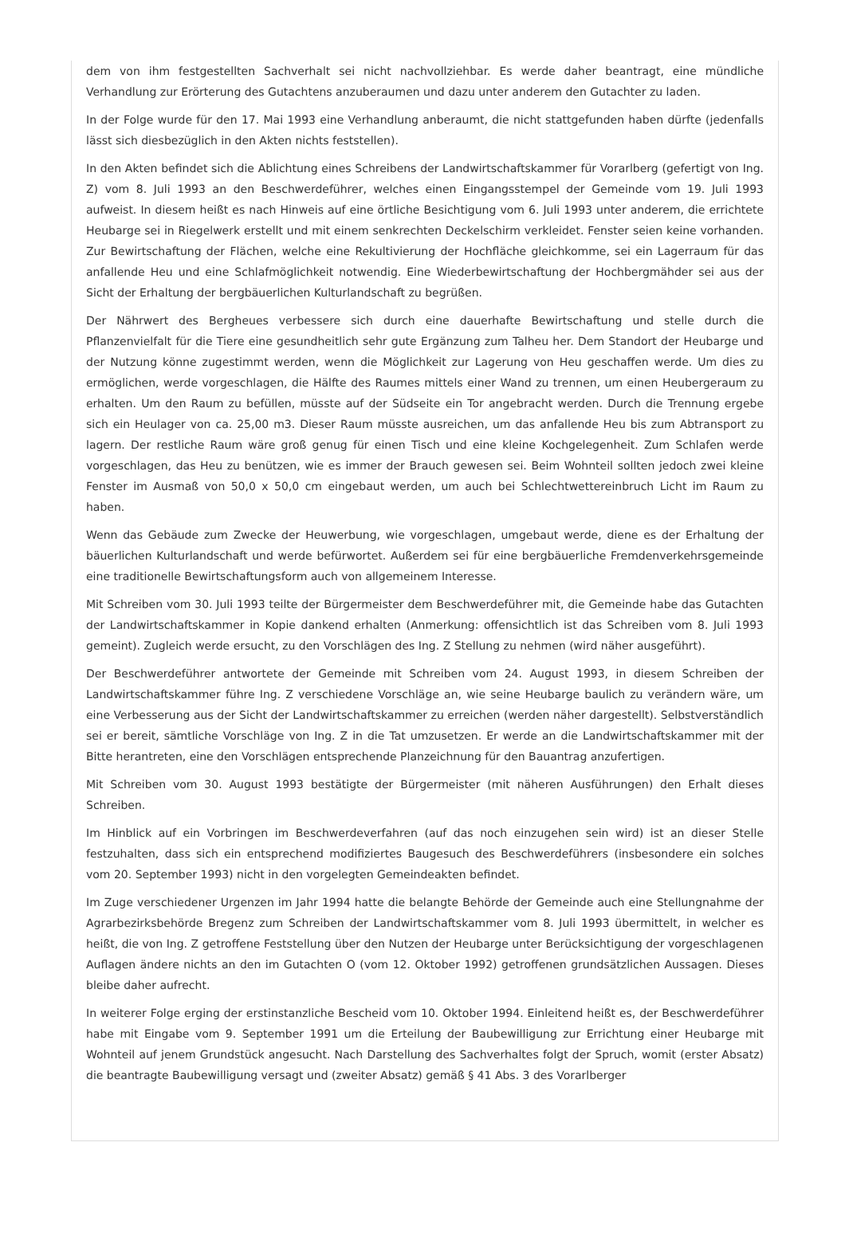dem von ihm festgestellten Sachverhalt sei nicht nachvollziehbar. Es werde daher beantragt, eine mündliche Verhandlung zur Erörterung des Gutachtens anzuberaumen und dazu unter anderem den Gutachter zu laden.
In der Folge wurde für den 17. Mai 1993 eine Verhandlung anberaumt, die nicht stattgefunden haben dürfte (jedenfalls lässt sich diesbezüglich in den Akten nichts feststellen).
In den Akten befindet sich die Ablichtung eines Schreibens der Landwirtschaftskammer für Vorarlberg (gefertigt von Ing. Z) vom 8. Juli 1993 an den Beschwerdeführer, welches einen Eingangsstempel der Gemeinde vom 19. Juli 1993 aufweist. In diesem heißt es nach Hinweis auf eine örtliche Besichtigung vom 6. Juli 1993 unter anderem, die errichtete Heubarge sei in Riegelwerk erstellt und mit einem senkrechten Deckelschirm verkleidet. Fenster seien keine vorhanden. Zur Bewirtschaftung der Flächen, welche eine Rekultivierung der Hochfläche gleichkomme, sei ein Lagerraum für das anfallende Heu und eine Schlafmöglichkeit notwendig. Eine Wiederbewirtschaftung der Hochbergmähder sei aus der Sicht der Erhaltung der bergbäuerlichen Kulturlandschaft zu begrüßen.
Der Nährwert des Bergheues verbessere sich durch eine dauerhafte Bewirtschaftung und stelle durch die Pflanzenvielfalt für die Tiere eine gesundheitlich sehr gute Ergänzung zum Talheu her. Dem Standort der Heubarge und der Nutzung könne zugestimmt werden, wenn die Möglichkeit zur Lagerung von Heu geschaffen werde. Um dies zu ermöglichen, werde vorgeschlagen, die Hälfte des Raumes mittels einer Wand zu trennen, um einen Heubergeraum zu erhalten. Um den Raum zu befüllen, müsste auf der Südseite ein Tor angebracht werden. Durch die Trennung ergebe sich ein Heulager von ca. 25,00 m3. Dieser Raum müsste ausreichen, um das anfallende Heu bis zum Abtransport zu lagern. Der restliche Raum wäre groß genug für einen Tisch und eine kleine Kochgelegenheit. Zum Schlafen werde vorgeschlagen, das Heu zu benützen, wie es immer der Brauch gewesen sei. Beim Wohnteil sollten jedoch zwei kleine Fenster im Ausmaß von 50,0 x 50,0 cm eingebaut werden, um auch bei Schlechtwettereinbruch Licht im Raum zu haben.
Wenn das Gebäude zum Zwecke der Heuwerbung, wie vorgeschlagen, umgebaut werde, diene es der Erhaltung der bäuerlichen Kulturlandschaft und werde befürwortet. Außerdem sei für eine bergbäuerliche Fremdenverkehrsgemeinde eine traditionelle Bewirtschaftungsform auch von allgemeinem Interesse.
Mit Schreiben vom 30. Juli 1993 teilte der Bürgermeister dem Beschwerdeführer mit, die Gemeinde habe das Gutachten der Landwirtschaftskammer in Kopie dankend erhalten (Anmerkung: offensichtlich ist das Schreiben vom 8. Juli 1993 gemeint). Zugleich werde ersucht, zu den Vorschlägen des Ing. Z Stellung zu nehmen (wird näher ausgeführt).
Der Beschwerdeführer antwortete der Gemeinde mit Schreiben vom 24. August 1993, in diesem Schreiben der Landwirtschaftskammer führe Ing. Z verschiedene Vorschläge an, wie seine Heubarge baulich zu verändern wäre, um eine Verbesserung aus der Sicht der Landwirtschaftskammer zu erreichen (werden näher dargestellt). Selbstverständlich sei er bereit, sämtliche Vorschläge von Ing. Z in die Tat umzusetzen. Er werde an die Landwirtschaftskammer mit der Bitte herantreten, eine den Vorschlägen entsprechende Planzeichnung für den Bauantrag anzufertigen.
Mit Schreiben vom 30. August 1993 bestätigte der Bürgermeister (mit näheren Ausführungen) den Erhalt dieses Schreiben.
Im Hinblick auf ein Vorbringen im Beschwerdeverfahren (auf das noch einzugehen sein wird) ist an dieser Stelle festzuhalten, dass sich ein entsprechend modifiziertes Baugesuch des Beschwerdeführers (insbesondere ein solches vom 20. September 1993) nicht in den vorgelegten Gemeindeakten befindet.
Im Zuge verschiedener Urgenzen im Jahr 1994 hatte die belangte Behörde der Gemeinde auch eine Stellungnahme der Agrarbezirksbehörde Bregenz zum Schreiben der Landwirtschaftskammer vom 8. Juli 1993 übermittelt, in welcher es heißt, die von Ing. Z getroffene Feststellung über den Nutzen der Heubarge unter Berücksichtigung der vorgeschlagenen Auflagen ändere nichts an den im Gutachten O (vom 12. Oktober 1992) getroffenen grundsätzlichen Aussagen. Dieses bleibe daher aufrecht.
In weiterer Folge erging der erstinstanzliche Bescheid vom 10. Oktober 1994. Einleitend heißt es, der Beschwerdeführer habe mit Eingabe vom 9. September 1991 um die Erteilung der Baubewilligung zur Errichtung einer Heubarge mit Wohnteil auf jenem Grundstück angesucht. Nach Darstellung des Sachverhaltes folgt der Spruch, womit (erster Absatz) die beantragte Baubewilligung versagt und (zweiter Absatz) gemäß § 41 Abs. 3 des Vorarlberger